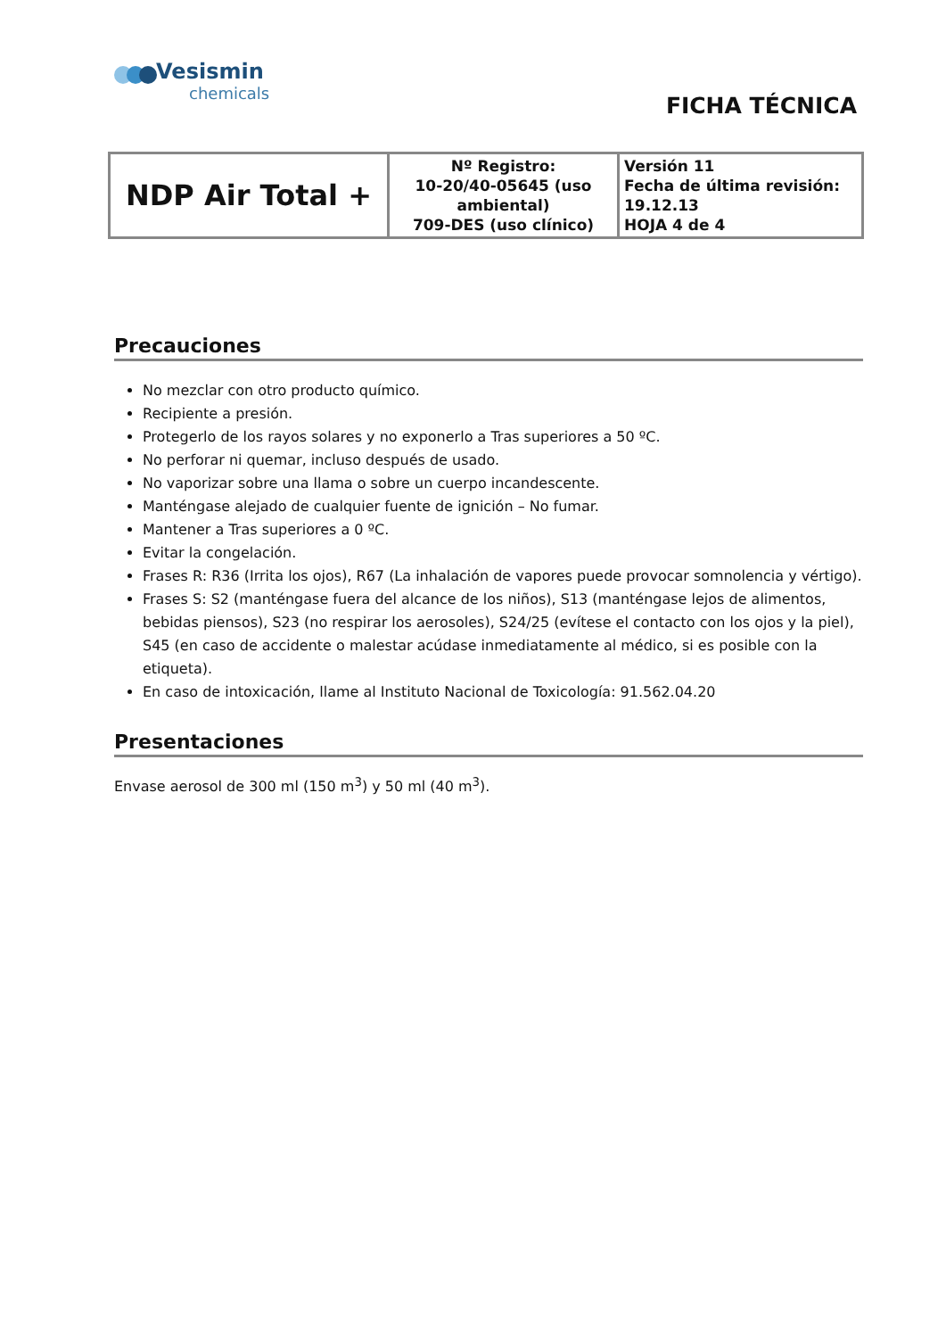Vesismin
chemicals
FICHA TÉCNICA
| NDP Air Total + | Nº Registro: 10-20/40-05645 (uso ambiental) 709-DES (uso clínico) | Versión 11 Fecha de última revisión: 19.12.13 HOJA 4 de 4 |
Precauciones
No mezclar con otro producto químico.
Recipiente a presión.
Protegerlo de los rayos solares y no exponerlo a Tras superiores a 50 ºC.
No perforar ni quemar, incluso después de usado.
No vaporizar sobre una llama o sobre un cuerpo incandescente.
Manténgase alejado de cualquier fuente de ignición – No fumar.
Mantener a Tras superiores a 0 ºC.
Evitar la congelación.
Frases R: R36 (Irrita los ojos), R67 (La inhalación de vapores puede provocar somnolencia y vértigo).
Frases S: S2 (manténgase fuera del alcance de los niños), S13 (manténgase lejos de alimentos, bebidas piensos), S23 (no respirar los aerosoles), S24/25 (evítese el contacto con los ojos y la piel), S45 (en caso de accidente o malestar acúdase inmediatamente al médico, si es posible con la etiqueta).
En caso de intoxicación, llame al Instituto Nacional de Toxicología: 91.562.04.20
Presentaciones
Envase aerosol de 300 ml (150 m<sup>3</sup>) y 50 ml (40 m<sup>3</sup>).